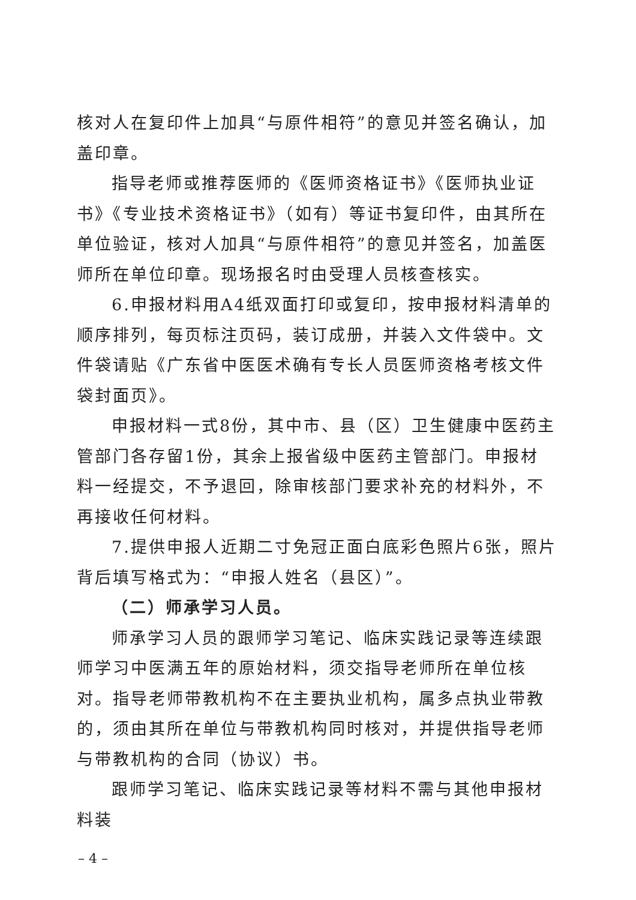核对人在复印件上加具“与原件相符”的意见并签名确认，加盖印章。
指导老师或推荐医师的《医师资格证书》《医师执业证书》《专业技术资格证书》（如有）等证书复印件，由其所在单位验证，核对人加具“与原件相符”的意见并签名，加盖医师所在单位印章。现场报名时由受理人员核查核实。
6.申报材料用A4纸双面打印或复印，按申报材料清单的顺序排列，每页标注页码，装订成册，并装入文件袋中。文件袋请贴《广东省中医医术确有专长人员医师资格考核文件袋封面页》。
申报材料一式8份，其中市、县（区）卫生健康中医药主管部门各存留1份，其余上报省级中医药主管部门。申报材料一经提交，不予退回，除审核部门要求补充的材料外，不再接收任何材料。
7.提供申报人近期二寸免冠正面白底彩色照片6张，照片背后填写格式为：“申报人姓名（县区）”。
（二）师承学习人员。
师承学习人员的跟师学习笔记、临床实践记录等连续跟师学习中医满五年的原始材料，须交指导老师所在单位核对。指导老师带教机构不在主要执业机构，属多点执业带教的，须由其所在单位与带教机构同时核对，并提供指导老师与带教机构的合同（协议）书。
跟师学习笔记、临床实践记录等材料不需与其他申报材料装
– 4 –